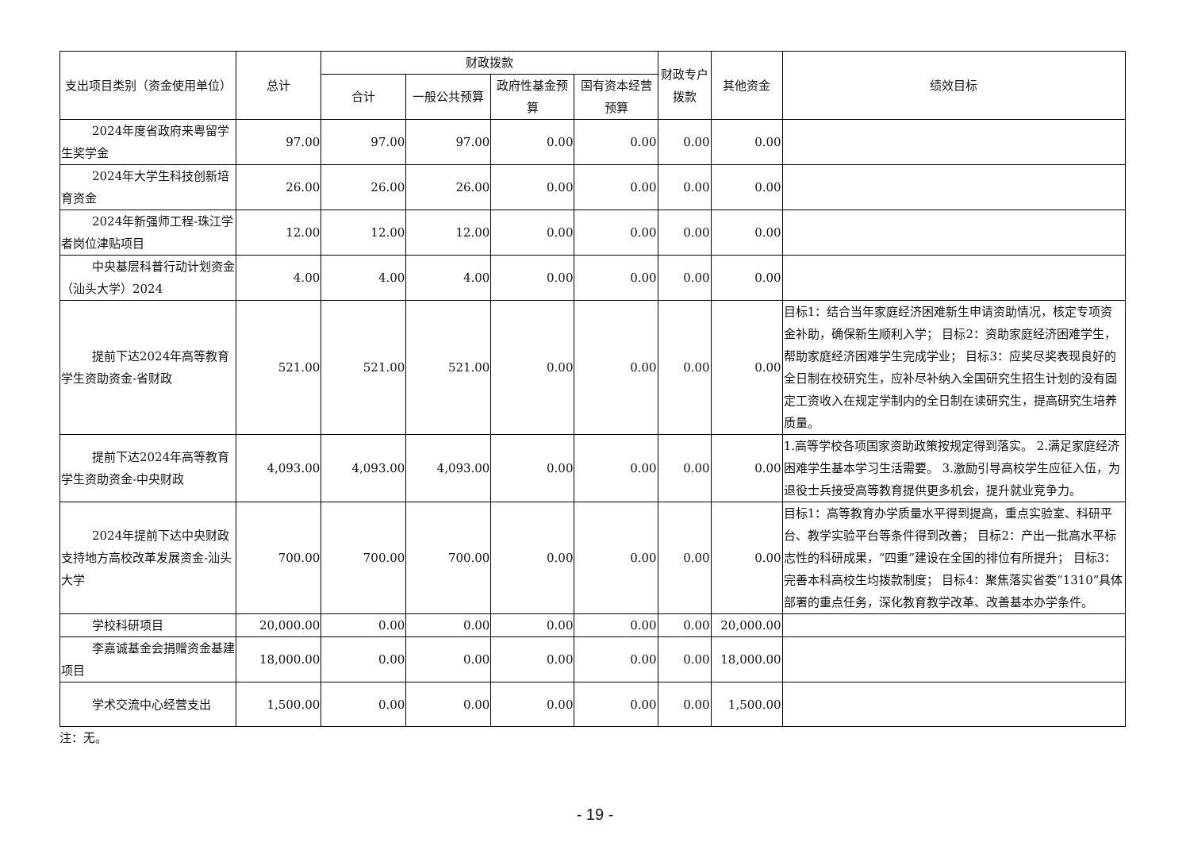| 支出项目类别（资金使用单位） | 总计 | 财政拨款 | | | | 财政专户拨款 | 其他资金 | 绩效目标 |
| --- | --- | --- | --- | --- | --- | --- | --- | --- |
| | | 合计 | 一般公共预算 | 政府性基金预算 | 国有资本经营预算 | | | |
| 2024年度省政府来粤留学生奖学金 | 97.00 | 97.00 | 97.00 | 0.00 | 0.00 | 0.00 | 0.00 | |
| 2024年大学生科技创新培育资金 | 26.00 | 26.00 | 26.00 | 0.00 | 0.00 | 0.00 | 0.00 | |
| 2024年新强师工程-珠江学者岗位津贴项目 | 12.00 | 12.00 | 12.00 | 0.00 | 0.00 | 0.00 | 0.00 | |
| 中央基层科普行动计划资金（汕头大学）2024 | 4.00 | 4.00 | 4.00 | 0.00 | 0.00 | 0.00 | 0.00 | |
| 提前下达2024年高等教育学生资助资金-省财政 | 521.00 | 521.00 | 521.00 | 0.00 | 0.00 | 0.00 | 0.00 | 目标1：结合当年家庭经济困难新生申请资助情况，核定专项资金补助，确保新生顺利入学； 目标2：资助家庭经济困难学生，帮助家庭经济困难学生完成学业； 目标3：应奖尽奖表现良好的全日制在校研究生，应补尽补纳入全国研究生招生计划的没有固定工资收入在规定学制内的全日制在读研究生，提高研究生培养质量。 |
| 提前下达2024年高等教育学生资助资金-中央财政 | 4,093.00 | 4,093.00 | 4,093.00 | 0.00 | 0.00 | 0.00 | 0.00 | 1.高等学校各项国家资助政策按规定得到落实。 2.满足家庭经济困难学生基本学习生活需要。 3.激励引导高校学生应征入伍，为退役士兵接受高等教育提供更多机会，提升就业竞争力。 |
| 2024年提前下达中央财政支持地方高校改革发展资金-汕头大学 | 700.00 | 700.00 | 700.00 | 0.00 | 0.00 | 0.00 | 0.00 | 目标1：高等教育办学质量水平得到提高，重点实验室、科研平台、教学实验平台等条件得到改善； 目标2：产出一批高水平标志性的科研成果，“四重”建设在全国的排位有所提升； 目标3：完善本科高校生均拨款制度； 目标4：聚焦落实省委“1310”具体部署的重点任务，深化教育教学改革、改善基本办学条件。 |
| 学校科研项目 | 20,000.00 | 0.00 | 0.00 | 0.00 | 0.00 | 0.00 | 20,000.00 | |
| 李嘉诚基金会捐赠资金基建项目 | 18,000.00 | 0.00 | 0.00 | 0.00 | 0.00 | 0.00 | 18,000.00 | |
| 学术交流中心经营支出 | 1,500.00 | 0.00 | 0.00 | 0.00 | 0.00 | 0.00 | 1,500.00 | |
注：无。
- 19 -